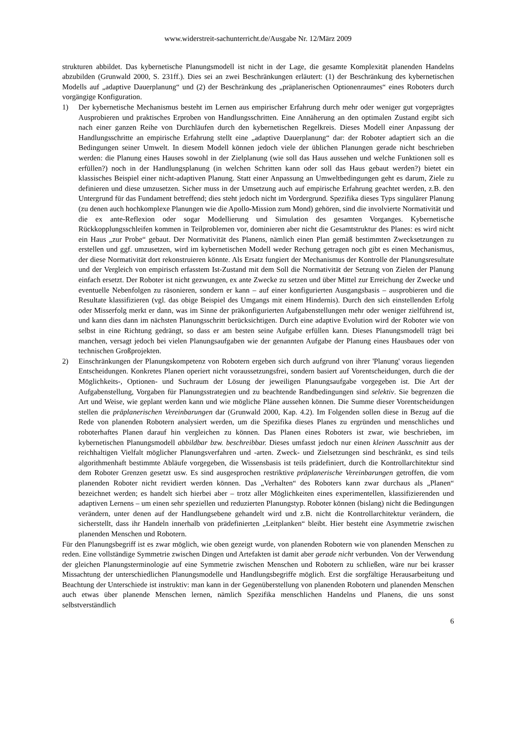www.widerstreit-sachunterricht.de/Ausgabe Nr. 12/März 2009
strukturen abbildet. Das kybernetische Planungsmodell ist nicht in der Lage, die gesamte Komplexität planenden Handelns abzubilden (Grunwald 2000, S. 231ff.). Dies sei an zwei Beschränkungen erläutert: (1) der Beschränkung des kybernetischen Modells auf „adaptive Dauerplanung“ und (2) der Beschränkung des „präplanerischen Optionenraumes“ eines Roboters durch vorgängige Konfiguration.
1) Der kybernetische Mechanismus besteht im Lernen aus empirischer Erfahrung durch mehr oder weniger gut vorgeprägtes Ausprobieren und praktisches Erproben von Handlungsschritten. Eine Annäherung an den optimalen Zustand ergibt sich nach einer ganzen Reihe von Durchläufen durch den kybernetischen Regelkreis. Dieses Modell einer Anpassung der Handlungsschritte an empirische Erfahrung stellt eine „adaptive Dauerplanung“ dar: der Roboter adaptiert sich an die Bedingungen seiner Umwelt. In diesem Modell können jedoch viele der üblichen Planungen gerade nicht beschrieben werden: die Planung eines Hauses sowohl in der Zielplanung (wie soll das Haus aussehen und welche Funktionen soll es erfüllen?) noch in der Handlungsplanung (in welchen Schritten kann oder soll das Haus gebaut werden?) bietet ein klassisches Beispiel einer nicht-adaptiven Planung. Statt einer Anpassung an Umweltbedingungen geht es darum, Ziele zu definieren und diese umzusetzen. Sicher muss in der Umsetzung auch auf empirische Erfahrung geachtet werden, z.B. den Untergrund für das Fundament betreffend; dies steht jedoch nicht im Vordergrund. Spezifika dieses Typs singulärer Planung (zu denen auch hochkomplexe Planungen wie die Apollo-Mission zum Mond) gehören, sind die involvierte Normativität und die ex ante-Reflexion oder sogar Modellierung und Simulation des gesamten Vorganges. Kybernetische Rückkopplungsschleifen kommen in Teilproblemen vor, dominieren aber nicht die Gesamtstruktur des Planes: es wird nicht ein Haus „zur Probe“ gebaut. Der Normativität des Planens, nämlich einen Plan gemäß bestimmten Zwecksetzungen zu erstellen und ggf. umzusetzen, wird im kybernetischen Modell weder Rechung getragen noch gibt es einen Mechanismus, der diese Normativität dort rekonstruieren könnte. Als Ersatz fungiert der Mechanismus der Kontrolle der Planungsresultate und der Vergleich von empirisch erfasstem Ist-Zustand mit dem Soll die Normativität der Setzung von Zielen der Planung einfach ersetzt. Der Roboter ist nicht gezwungen, ex ante Zwecke zu setzen und über Mittel zur Erreichung der Zwecke und eventuelle Nebenfolgen zu räsonieren, sondern er kann – auf einer konfigurierten Ausgangsbasis – ausprobieren und die Resultate klassifizieren (vgl. das obige Beispiel des Umgangs mit einem Hindernis). Durch den sich einstellenden Erfolg oder Misserfolg merkt er dann, was im Sinne der präkonfigurierten Aufgabenstellungen mehr oder weniger zielführend ist, und kann dies dann im nächsten Planungsschritt berücksichtigen. Durch eine adaptive Evolution wird der Roboter wie von selbst in eine Richtung gedrängt, so dass er am besten seine Aufgabe erfüllen kann. Dieses Planungsmodell trägt bei manchen, versagt jedoch bei vielen Planungsaufgaben wie der genannten Aufgabe der Planung eines Hausbaues oder von technischen Großprojekten.
2) Einschränkungen der Planungskompetenz von Robotern ergeben sich durch aufgrund von ihrer 'Planung' voraus liegenden Entscheidungen. Konkretes Planen operiert nicht voraussetzungsfrei, sondern basiert auf Vorentscheidungen, durch die der Möglichkeits-, Optionen- und Suchraum der Lösung der jeweiligen Planungsaufgabe vorgegeben ist. Die Art der Aufgabenstellung, Vorgaben für Planungsstrategien und zu beachtende Randbedingungen sind selektiv. Sie begrenzen die Art und Weise, wie geplant werden kann und wie mögliche Pläne aussehen können. Die Summe dieser Vorentscheidungen stellen die präplanerischen Vereinbarungen dar (Grunwald 2000, Kap. 4.2). Im Folgenden sollen diese in Bezug auf die Rede von planenden Robotern analysiert werden, um die Spezifika dieses Planes zu ergründen und menschliches und roboterhaftes Planen darauf hin vergleichen zu können. Das Planen eines Roboters ist zwar, wie beschrieben, im kybernetischen Planungsmodell abbildbar bzw. beschreibbar. Dieses umfasst jedoch nur einen kleinen Ausschnitt aus der reichhaltigen Vielfalt möglicher Planungsverfahren und -arten. Zweck- und Zielsetzungen sind beschränkt, es sind teils algorithmenhaft bestimmte Abläufe vorgegeben, die Wissensbasis ist teils prädefiniert, durch die Kontrollarchitektur sind dem Roboter Grenzen gesetzt usw. Es sind ausgesprochen restriktive präplanerische Vereinbarungen getroffen, die vom planenden Roboter nicht revidiert werden können. Das „Verhalten“ des Roboters kann zwar durchaus als „Planen“ bezeichnet werden; es handelt sich hierbei aber – trotz aller Möglichkeiten eines experimentellen, klassifizierenden und adaptiven Lernens – um einen sehr speziellen und reduzierten Planungstyp. Roboter können (bislang) nicht die Bedingungen verändern, unter denen auf der Handlungsebene gehandelt wird und z.B. nicht die Kontrollarchitektur verändern, die sicherstellt, dass ihr Handeln innerhalb von prädefinierten „Leitplanken“ bleibt. Hier besteht eine Asymmetrie zwischen planenden Menschen und Robotern.
Für den Planungsbegriff ist es zwar möglich, wie oben gezeigt wurde, von planenden Robotern wie von planenden Menschen zu reden. Eine vollständige Symmetrie zwischen Dingen und Artefakten ist damit aber gerade nicht verbunden. Von der Verwendung der gleichen Planungsterminologie auf eine Symmetrie zwischen Menschen und Robotern zu schließen, wäre nur bei krasser Missachtung der unterschiedlichen Planungsmodelle und Handlungsbegriffe möglich. Erst die sorgfältige Herausarbeitung und Beachtung der Unterschiede ist instruktiv: man kann in der Gegenüberstellung von planenden Robotern und planenden Menschen auch etwas über planende Menschen lernen, nämlich Spezifika menschlichen Handelns und Planens, die uns sonst selbstverständlich
6